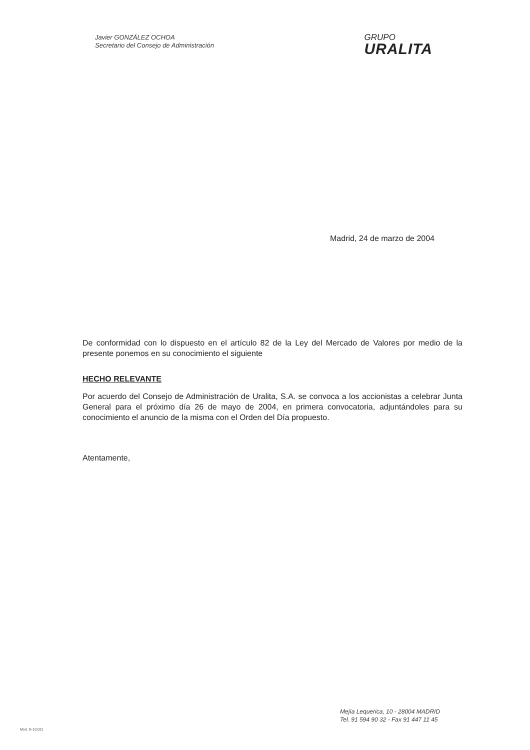Javier GONZÁLEZ OCHOA
Secretario del Consejo de Administración
GRUPO
URALITA
Madrid, 24 de marzo de 2004
De conformidad con lo dispuesto en el artículo 82 de la Ley del Mercado de Valores por medio de la presente ponemos en su conocimiento el siguiente
HECHO RELEVANTE
Por acuerdo del Consejo de Administración de Uralita, S.A. se convoca a los accionistas a celebrar Junta General para el próximo día 26 de mayo de 2004, en primera convocatoria, adjuntándoles para su conocimiento el anuncio de la misma con el Orden del Día propuesto.
Atentamente,
Mejía Lequerica, 10 - 28004 MADRID
Tel. 91 594 90 32 - Fax 91 447 11 45
Mod. G-10.021